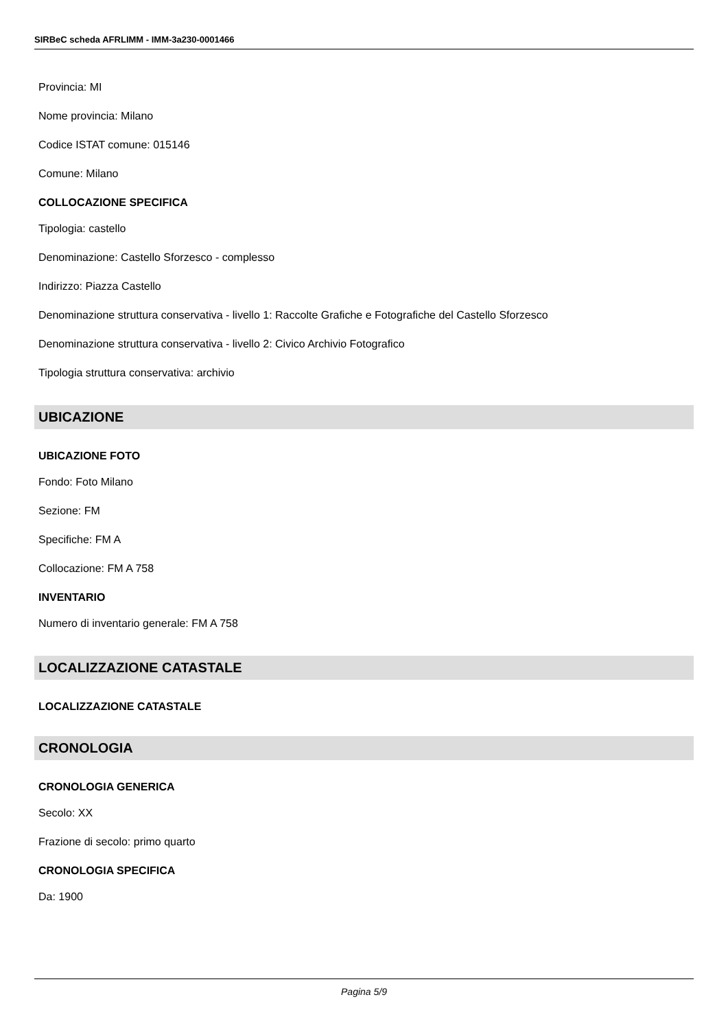SIRBeC scheda AFRLIMM - IMM-3a230-0001466
Provincia: MI
Nome provincia: Milano
Codice ISTAT comune: 015146
Comune: Milano
COLLOCAZIONE SPECIFICA
Tipologia: castello
Denominazione: Castello Sforzesco - complesso
Indirizzo: Piazza Castello
Denominazione struttura conservativa - livello 1: Raccolte Grafiche e Fotografiche del Castello Sforzesco
Denominazione struttura conservativa - livello 2: Civico Archivio Fotografico
Tipologia struttura conservativa: archivio
UBICAZIONE
UBICAZIONE FOTO
Fondo: Foto Milano
Sezione: FM
Specifiche: FM A
Collocazione: FM A 758
INVENTARIO
Numero di inventario generale: FM A 758
LOCALIZZAZIONE CATASTALE
LOCALIZZAZIONE CATASTALE
CRONOLOGIA
CRONOLOGIA GENERICA
Secolo: XX
Frazione di secolo: primo quarto
CRONOLOGIA SPECIFICA
Da: 1900
Pagina 5/9